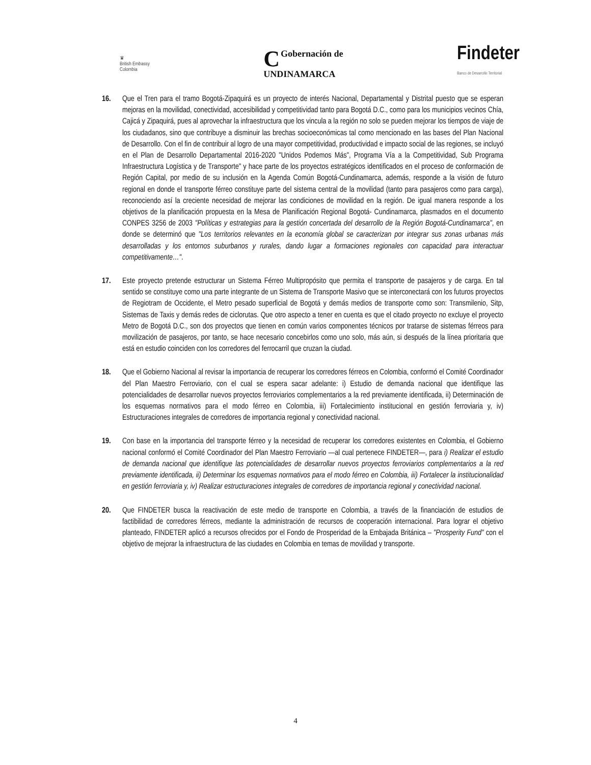♛
British Embassy
Colombia
CGobernación de
UNDINAMARCA
Findeter
Banco de Desarrollo Territorial
16. Que el Tren para el tramo Bogotá-Zipaquirá es un proyecto de interés Nacional, Departamental y Distrital puesto que se esperan mejoras en la movilidad, conectividad, accesibilidad y competitividad tanto para Bogotá D.C., como para los municipios vecinos Chía, Cajicá y Zipaquirá, pues al aprovechar la infraestructura que los vincula a la región no solo se pueden mejorar los tiempos de viaje de los ciudadanos, sino que contribuye a disminuir las brechas socioeconómicas tal como mencionado en las bases del Plan Nacional de Desarrollo. Con el fin de contribuir al logro de una mayor competitividad, productividad e impacto social de las regiones, se incluyó en el Plan de Desarrollo Departamental 2016-2020 "Unidos Podemos Más", Programa Vía a la Competitividad, Sub Programa Infraestructura Logística y de Transporte" y hace parte de los proyectos estratégicos identificados en el proceso de conformación de Región Capital, por medio de su inclusión en la Agenda Común Bogotá-Cundinamarca, además, responde a la visión de futuro regional en donde el transporte férreo constituye parte del sistema central de la movilidad (tanto para pasajeros como para carga), reconociendo así la creciente necesidad de mejorar las condiciones de movilidad en la región. De igual manera responde a los objetivos de la planificación propuesta en la Mesa de Planificación Regional Bogotá- Cundinamarca, plasmados en el documento CONPES 3256 de 2003 "Políticas y estrategias para la gestión concertada del desarrollo de la Región Bogotá-Cundinamarca", en donde se determinó que "Los territorios relevantes en la economía global se caracterizan por integrar sus zonas urbanas más desarrolladas y los entornos suburbanos y rurales, dando lugar a formaciones regionales con capacidad para interactuar competitivamente…".
17. Este proyecto pretende estructurar un Sistema Férreo Multipropósito que permita el transporte de pasajeros y de carga. En tal sentido se constituye como una parte integrante de un Sistema de Transporte Masivo que se interconectará con los futuros proyectos de Regiotram de Occidente, el Metro pesado superficial de Bogotá y demás medios de transporte como son: Transmilenio, Sitp, Sistemas de Taxis y demás redes de ciclorutas. Que otro aspecto a tener en cuenta es que el citado proyecto no excluye el proyecto Metro de Bogotá D.C., son dos proyectos que tienen en común varios componentes técnicos por tratarse de sistemas férreos para movilización de pasajeros, por tanto, se hace necesario concebirlos como uno solo, más aún, si después de la línea prioritaria que está en estudio coinciden con los corredores del ferrocarril que cruzan la ciudad.
18. Que el Gobierno Nacional al revisar la importancia de recuperar los corredores férreos en Colombia, conformó el Comité Coordinador del Plan Maestro Ferroviario, con el cual se espera sacar adelante: i) Estudio de demanda nacional que identifique las potencialidades de desarrollar nuevos proyectos ferroviarios complementarios a la red previamente identificada, ii) Determinación de los esquemas normativos para el modo férreo en Colombia, iii) Fortalecimiento institucional en gestión ferroviaria y, iv) Estructuraciones integrales de corredores de importancia regional y conectividad nacional.
19. Con base en la importancia del transporte férreo y la necesidad de recuperar los corredores existentes en Colombia, el Gobierno nacional conformó el Comité Coordinador del Plan Maestro Ferroviario —al cual pertenece FINDETER—, para i) Realizar el estudio de demanda nacional que identifique las potencialidades de desarrollar nuevos proyectos ferroviarios complementarios a la red previamente identificada, ii) Determinar los esquemas normativos para el modo férreo en Colombia, iii) Fortalecer la institucionalidad en gestión ferroviaria y, iv) Realizar estructuraciones integrales de corredores de importancia regional y conectividad nacional.
20. Que FINDETER busca la reactivación de este medio de transporte en Colombia, a través de la financiación de estudios de factibilidad de corredores férreos, mediante la administración de recursos de cooperación internacional. Para lograr el objetivo planteado, FINDETER aplicó a recursos ofrecidos por el Fondo de Prosperidad de la Embajada Británica – "Prosperity Fund" con el objetivo de mejorar la infraestructura de las ciudades en Colombia en temas de movilidad y transporte.
4